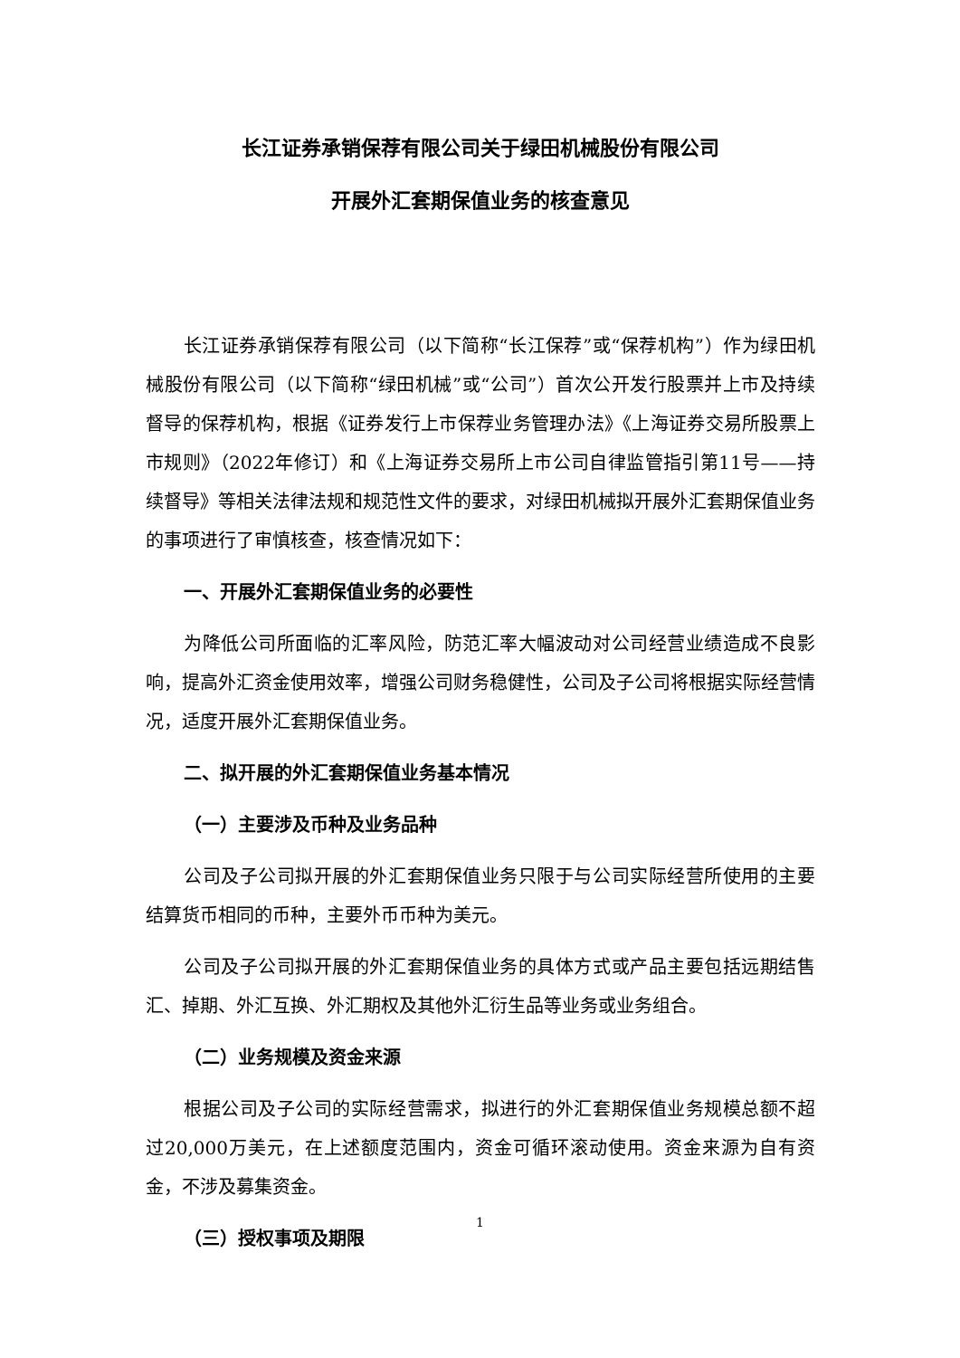长江证券承销保荐有限公司关于绿田机械股份有限公司
开展外汇套期保值业务的核查意见
长江证券承销保荐有限公司（以下简称“长江保荐”或“保荐机构”）作为绿田机械股份有限公司（以下简称“绿田机械”或“公司”）首次公开发行股票并上市及持续督导的保荐机构，根据《证券发行上市保荐业务管理办法》《上海证券交易所股票上市规则》（2022年修订）和《上海证券交易所上市公司自律监管指引第11号——持续督导》等相关法律法规和规范性文件的要求，对绿田机械拟开展外汇套期保值业务的事项进行了审慎核查，核查情况如下：
一、开展外汇套期保值业务的必要性
为降低公司所面临的汇率风险，防范汇率大幅波动对公司经营业绩造成不良影响，提高外汇资金使用效率，增强公司财务稳健性，公司及子公司将根据实际经营情况，适度开展外汇套期保值业务。
二、拟开展的外汇套期保值业务基本情况
（一）主要涉及币种及业务品种
公司及子公司拟开展的外汇套期保值业务只限于与公司实际经营所使用的主要结算货币相同的币种，主要外币币种为美元。
公司及子公司拟开展的外汇套期保值业务的具体方式或产品主要包括远期结售汇、掉期、外汇互换、外汇期权及其他外汇衍生品等业务或业务组合。
（二）业务规模及资金来源
根据公司及子公司的实际经营需求，拟进行的外汇套期保值业务规模总额不超过20,000万美元，在上述额度范围内，资金可循环滚动使用。资金来源为自有资金，不涉及募集资金。
（三）授权事项及期限
1